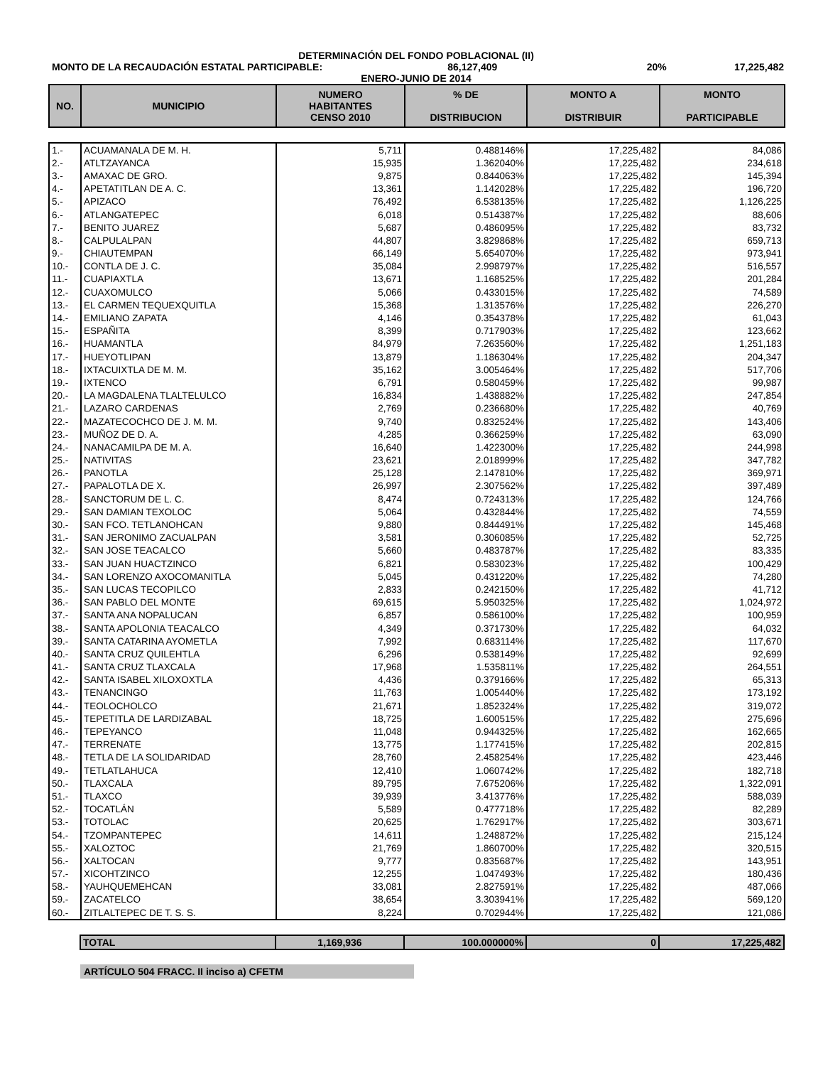DETERMINACIÓN DEL FONDO POBLACIONAL (II)
MONTO DE LA RECAUDACIÓN ESTATAL PARTICIPABLE: 86,127,409 20% 17,225,482
ENERO-JUNIO DE 2014
| NO. | MUNICIPIO | NUMERO HABITANTES CENSO 2010 | % DE DISTRIBUCION | MONTO A DISTRIBUIR | MONTO PARTICIPABLE |
| --- | --- | --- | --- | --- | --- |
| 1.- | ACUAMANALA DE M. H. | 5,711 | 0.488146% | 17,225,482 | 84,086 |
| 2.- | ATLTZAYANCA | 15,935 | 1.362040% | 17,225,482 | 234,618 |
| 3.- | AMAXAC DE GRO. | 9,875 | 0.844063% | 17,225,482 | 145,394 |
| 4.- | APETATITLAN DE A. C. | 13,361 | 1.142028% | 17,225,482 | 196,720 |
| 5.- | APIZACO | 76,492 | 6.538135% | 17,225,482 | 1,126,225 |
| 6.- | ATLANGATEPEC | 6,018 | 0.514387% | 17,225,482 | 88,606 |
| 7.- | BENITO JUAREZ | 5,687 | 0.486095% | 17,225,482 | 83,732 |
| 8.- | CALPULALPAN | 44,807 | 3.829868% | 17,225,482 | 659,713 |
| 9.- | CHIAUTEMPAN | 66,149 | 5.654070% | 17,225,482 | 973,941 |
| 10.- | CONTLA DE J. C. | 35,084 | 2.998797% | 17,225,482 | 516,557 |
| 11.- | CUAPIAXTLA | 13,671 | 1.168525% | 17,225,482 | 201,284 |
| 12.- | CUAXOMULCO | 5,066 | 0.433015% | 17,225,482 | 74,589 |
| 13.- | EL CARMEN TEQUEXQUITLA | 15,368 | 1.313576% | 17,225,482 | 226,270 |
| 14.- | EMILIANO ZAPATA | 4,146 | 0.354378% | 17,225,482 | 61,043 |
| 15.- | ESPAÑITA | 8,399 | 0.717903% | 17,225,482 | 123,662 |
| 16.- | HUAMANTLA | 84,979 | 7.263560% | 17,225,482 | 1,251,183 |
| 17.- | HUEYOTLIPAN | 13,879 | 1.186304% | 17,225,482 | 204,347 |
| 18.- | IXTACUIXTLA DE M. M. | 35,162 | 3.005464% | 17,225,482 | 517,706 |
| 19.- | IXTENCO | 6,791 | 0.580459% | 17,225,482 | 99,987 |
| 20.- | LA MAGDALENA TLALTELULCO | 16,834 | 1.438882% | 17,225,482 | 247,854 |
| 21.- | LAZARO CARDENAS | 2,769 | 0.236680% | 17,225,482 | 40,769 |
| 22.- | MAZATECOCHCO DE J. M. M. | 9,740 | 0.832524% | 17,225,482 | 143,406 |
| 23.- | MUÑOZ DE D. A. | 4,285 | 0.366259% | 17,225,482 | 63,090 |
| 24.- | NANACAMILPA DE M. A. | 16,640 | 1.422300% | 17,225,482 | 244,998 |
| 25.- | NATIVITAS | 23,621 | 2.018999% | 17,225,482 | 347,782 |
| 26.- | PANOTLA | 25,128 | 2.147810% | 17,225,482 | 369,971 |
| 27.- | PAPALOTLA DE X. | 26,997 | 2.307562% | 17,225,482 | 397,489 |
| 28.- | SANCTORUM DE L. C. | 8,474 | 0.724313% | 17,225,482 | 124,766 |
| 29.- | SAN DAMIAN TEXOLOC | 5,064 | 0.432844% | 17,225,482 | 74,559 |
| 30.- | SAN FCO. TETLANOHCAN | 9,880 | 0.844491% | 17,225,482 | 145,468 |
| 31.- | SAN JERONIMO ZACUALPAN | 3,581 | 0.306085% | 17,225,482 | 52,725 |
| 32.- | SAN JOSE TEACALCO | 5,660 | 0.483787% | 17,225,482 | 83,335 |
| 33.- | SAN JUAN HUACTZINCO | 6,821 | 0.583023% | 17,225,482 | 100,429 |
| 34.- | SAN LORENZO AXOCOMANITLA | 5,045 | 0.431220% | 17,225,482 | 74,280 |
| 35.- | SAN LUCAS TECOPILCO | 2,833 | 0.242150% | 17,225,482 | 41,712 |
| 36.- | SAN PABLO DEL MONTE | 69,615 | 5.950325% | 17,225,482 | 1,024,972 |
| 37.- | SANTA ANA NOPALUCAN | 6,857 | 0.586100% | 17,225,482 | 100,959 |
| 38.- | SANTA APOLONIA TEACALCO | 4,349 | 0.371730% | 17,225,482 | 64,032 |
| 39.- | SANTA CATARINA AYOMETLA | 7,992 | 0.683114% | 17,225,482 | 117,670 |
| 40.- | SANTA CRUZ QUILEHTLA | 6,296 | 0.538149% | 17,225,482 | 92,699 |
| 41.- | SANTA CRUZ TLAXCALA | 17,968 | 1.535811% | 17,225,482 | 264,551 |
| 42.- | SANTA ISABEL XILOXOXTLA | 4,436 | 0.379166% | 17,225,482 | 65,313 |
| 43.- | TENANCINGO | 11,763 | 1.005440% | 17,225,482 | 173,192 |
| 44.- | TEOLOCHOLCO | 21,671 | 1.852324% | 17,225,482 | 319,072 |
| 45.- | TEPETITLA DE LARDIZABAL | 18,725 | 1.600515% | 17,225,482 | 275,696 |
| 46.- | TEPEYANCO | 11,048 | 0.944325% | 17,225,482 | 162,665 |
| 47.- | TERRENATE | 13,775 | 1.177415% | 17,225,482 | 202,815 |
| 48.- | TETLA DE LA SOLIDARIDAD | 28,760 | 2.458254% | 17,225,482 | 423,446 |
| 49.- | TETLATLAHUCA | 12,410 | 1.060742% | 17,225,482 | 182,718 |
| 50.- | TLAXCALA | 89,795 | 7.675206% | 17,225,482 | 1,322,091 |
| 51.- | TLAXCO | 39,939 | 3.413776% | 17,225,482 | 588,039 |
| 52.- | TOCATLÁN | 5,589 | 0.477718% | 17,225,482 | 82,289 |
| 53.- | TOTOLAC | 20,625 | 1.762917% | 17,225,482 | 303,671 |
| 54.- | TZOMPANTEPEC | 14,611 | 1.248872% | 17,225,482 | 215,124 |
| 55.- | XALOZTOC | 21,769 | 1.860700% | 17,225,482 | 320,515 |
| 56.- | XALTOCAN | 9,777 | 0.835687% | 17,225,482 | 143,951 |
| 57.- | XICOHTZINCO | 12,255 | 1.047493% | 17,225,482 | 180,436 |
| 58.- | YAUHQUEMEHCAN | 33,081 | 2.827591% | 17,225,482 | 487,066 |
| 59.- | ZACATELCO | 38,654 | 3.303941% | 17,225,482 | 569,120 |
| 60.- | ZITLALTEPEC DE T. S. S. | 8,224 | 0.702944% | 17,225,482 | 121,086 |
| | TOTAL | 1,169,936 | 100.000000% | 0 | 17,225,482 |
ARTÍCULO 504 FRACC. II inciso a) CFETM